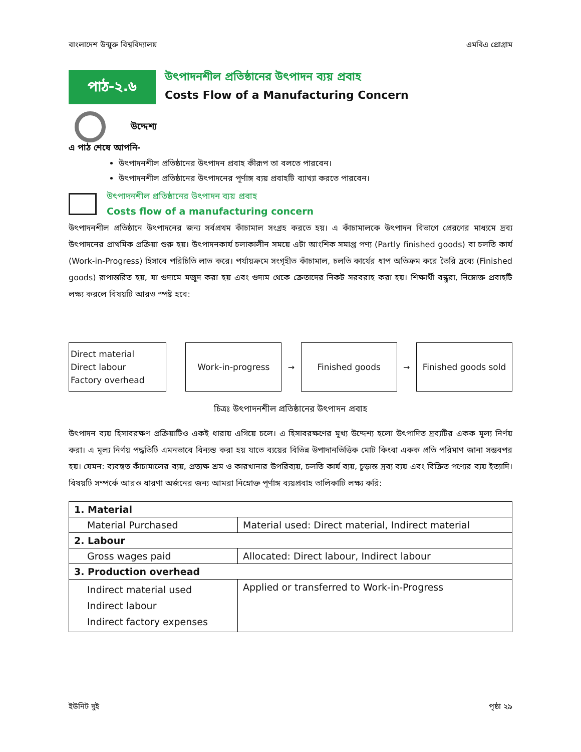বাংলাদেশ উন্মুক্ত বিশ্ববিদ্যালয় এমবিএ প্রোগ্রাম
পাঠ-২.৬
উৎপাদনশীল প্রতিষ্ঠানের উৎপাদন ব্যয় প্রবাহ
Costs Flow of a Manufacturing Concern
উদ্দেশ্য
এ পাঠ শেষে আপনি-
উৎপাদনশীল প্রতিষ্ঠানের উৎপাদন প্রবাহ কীরূপ তা বলতে পারবেন।
উৎপাদনশীল প্রতিষ্ঠানের উৎপাদনের পূর্ণাঙ্গ ব্যয় প্রবাহটি ব্যাখ্যা করতে পারবেন।
উৎপাদনশীল প্রতিষ্ঠানের উৎপাদন ব্যয় প্রবাহ
Costs flow of a manufacturing concern
উৎপাদনশীল প্রতিষ্ঠানে উৎপাদনের জন্য সর্বপ্রথম কাঁচামাল সংগ্রহ করতে হয়। এ কাঁচামালকে উৎপাদন বিভাগে প্রেরণের মাধ্যমে দ্রব্য উৎপাদনের প্রাথমিক প্রক্রিয়া শুরু হয়। উৎপাদনকার্য চলাকালীন সময়ে এটা আংশিক সমাপ্ত পণ্য (Partly finished goods) বা চলতি কার্য (Work-in-Progress) হিসাবে পরিচিতি লাভ করে। পর্যায়ক্রমে সংগৃহীত কাঁচামাল, চলতি কার্যের ধাপ অতিক্রম করে তৈরি দ্রব্যে (Finished goods) রূপান্তরিত হয়, যা গুদামে মজুদ করা হয় এবং গুদাম থেকে ক্রেতাদের নিকট সরবরাহ করা হয়। শিক্ষার্থী বন্ধুরা, নিম্নোক্ত প্রবাহটি লক্ষ্য করলে বিষয়টি আরও স্পষ্ট হবে:
Direct material
Direct labour
Factory overhead
Work-in-progress
→
Finished goods
→
Finished goods sold
চিত্রঃ উৎপাদনশীল প্রতিষ্ঠানের উৎপাদন প্রবাহ
উৎপাদন ব্যয় হিসাবরক্ষণ প্রক্রিয়াটিও একই ধারায় এগিয়ে চলে। এ হিসাবরক্ষণের মূখ্য উদ্দেশ্য হলো উৎপাদিত দ্রব্যটির একক মূল্য নির্ণয় করা। এ মূল্য নির্ণয় পদ্ধতিটি এমনভাবে বিন্যস্ত করা হয় যাতে ব্যয়ের বিভিন্ন উপাদানভিত্তিক মোট কিংবা একক প্রতি পরিমাণ জানা সম্ভবপর হয়। যেমন: ব্যবহৃত কাঁচামালের ব্যয়, প্রত্যক্ষ শ্রম ও কারখানার উপরিব্যয়, চলতি কার্য ব্যয়, চূড়ান্ত দ্রব্য ব্যয় এবং বিক্রিত পণ্যের ব্যয় ইত্যাদি। বিষয়টি সম্পর্কে আরও ধারণা অর্জনের জন্য আমরা নিম্নোক্ত পূর্ণাঙ্গ ব্যয়প্রবাহ তালিকাটি লক্ষ্য করি:
| 1. Material | |
| Material Purchased | Material used: Direct material, Indirect material |
| 2. Labour | |
| Gross wages paid | Allocated: Direct labour, Indirect labour |
| 3. Production overhead | |
| Indirect material used Indirect labour Indirect factory expenses | Applied or transferred to Work-in-Progress |
ইউনিট দুই পৃষ্ঠা ২৯